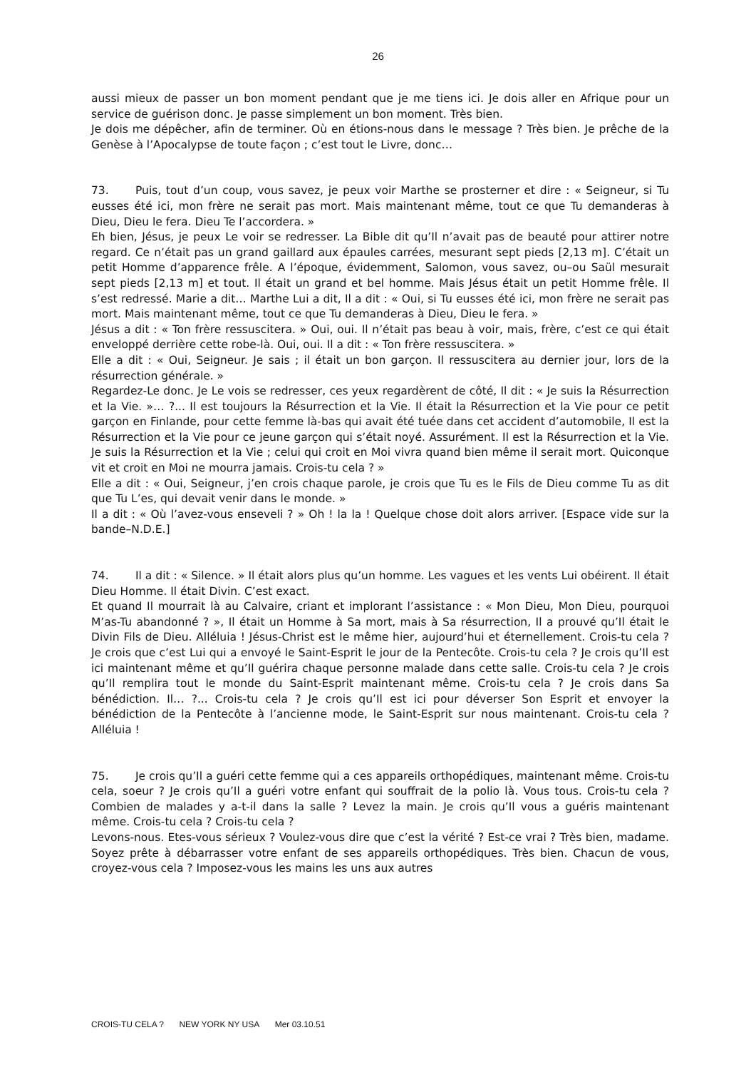26
aussi mieux de passer un bon moment pendant que je me tiens ici. Je dois aller en Afrique pour un service de guérison donc. Je passe simplement un bon moment. Très bien.
Je dois me dépêcher, afin de terminer. Où en étions-nous dans le message ? Très bien. Je prêche de la Genèse à l’Apocalypse de toute façon ; c’est tout le Livre, donc…
73. Puis, tout d’un coup, vous savez, je peux voir Marthe se prosterner et dire : « Seigneur, si Tu eusses été ici, mon frère ne serait pas mort. Mais maintenant même, tout ce que Tu demanderas à Dieu, Dieu le fera. Dieu Te l’accordera. »
Eh bien, Jésus, je peux Le voir se redresser. La Bible dit qu’Il n’avait pas de beauté pour attirer notre regard. Ce n’était pas un grand gaillard aux épaules carrées, mesurant sept pieds [2,13 m]. C’était un petit Homme d’apparence frêle. A l’époque, évidemment, Salomon, vous savez, ou–ou Saül mesurait sept pieds [2,13 m] et tout. Il était un grand et bel homme. Mais Jésus était un petit Homme frêle. Il s’est redressé. Marie a dit… Marthe Lui a dit, Il a dit : « Oui, si Tu eusses été ici, mon frère ne serait pas mort. Mais maintenant même, tout ce que Tu demanderas à Dieu, Dieu le fera. »
Jésus a dit : « Ton frère ressuscitera. » Oui, oui. Il n’était pas beau à voir, mais, frère, c’est ce qui était enveloppé derrière cette robe-là. Oui, oui. Il a dit : « Ton frère ressuscitera. »
Elle a dit : « Oui, Seigneur. Je sais ; il était un bon garçon. Il ressuscitera au dernier jour, lors de la résurrection générale. »
Regardez-Le donc. Je Le vois se redresser, ces yeux regardèrent de côté, Il dit : « Je suis la Résurrection et la Vie. »… ?... Il est toujours la Résurrection et la Vie. Il était la Résurrection et la Vie pour ce petit garçon en Finlande, pour cette femme là-bas qui avait été tuée dans cet accident d’automobile, Il est la Résurrection et la Vie pour ce jeune garçon qui s’était noyé. Assurément. Il est la Résurrection et la Vie. Je suis la Résurrection et la Vie ; celui qui croit en Moi vivra quand bien même il serait mort. Quiconque vit et croit en Moi ne mourra jamais. Crois-tu cela ? »
Elle a dit : « Oui, Seigneur, j’en crois chaque parole, je crois que Tu es le Fils de Dieu comme Tu as dit que Tu L’es, qui devait venir dans le monde. »
Il a dit : « Où l’avez-vous enseveli ? » Oh ! la la ! Quelque chose doit alors arriver. [Espace vide sur la bande–N.D.E.]
74. Il a dit : « Silence. » Il était alors plus qu’un homme. Les vagues et les vents Lui obéirent. Il était Dieu Homme. Il était Divin. C’est exact.
Et quand Il mourrait là au Calvaire, criant et implorant l’assistance : « Mon Dieu, Mon Dieu, pourquoi M’as-Tu abandonné ? », Il était un Homme à Sa mort, mais à Sa résurrection, Il a prouvé qu’Il était le Divin Fils de Dieu. Alléluia ! Jésus-Christ est le même hier, aujourd’hui et éternellement. Crois-tu cela ? Je crois que c’est Lui qui a envoyé le Saint-Esprit le jour de la Pentecôte. Crois-tu cela ? Je crois qu’Il est ici maintenant même et qu’Il guérira chaque personne malade dans cette salle. Crois-tu cela ? Je crois qu’Il remplira tout le monde du Saint-Esprit maintenant même. Crois-tu cela ? Je crois dans Sa bénédiction. Il… ?... Crois-tu cela ? Je crois qu’Il est ici pour déverser Son Esprit et envoyer la bénédiction de la Pentecôte à l’ancienne mode, le Saint-Esprit sur nous maintenant. Crois-tu cela ? Alléluia !
75. Je crois qu’Il a guéri cette femme qui a ces appareils orthopédiques, maintenant même. Crois-tu cela, soeur ? Je crois qu’Il a guéri votre enfant qui souffrait de la polio là. Vous tous. Crois-tu cela ? Combien de malades y a-t-il dans la salle ? Levez la main. Je crois qu’Il vous a guéris maintenant même. Crois-tu cela ? Crois-tu cela ?
Levons-nous. Etes-vous sérieux ? Voulez-vous dire que c’est la vérité ? Est-ce vrai ? Très bien, madame. Soyez prête à débarrasser votre enfant de ses appareils orthopédiques. Très bien. Chacun de vous, croyez-vous cela ? Imposez-vous les mains les uns aux autres
CROIS-TU CELA ? NEW YORK NY USA Mer 03.10.51